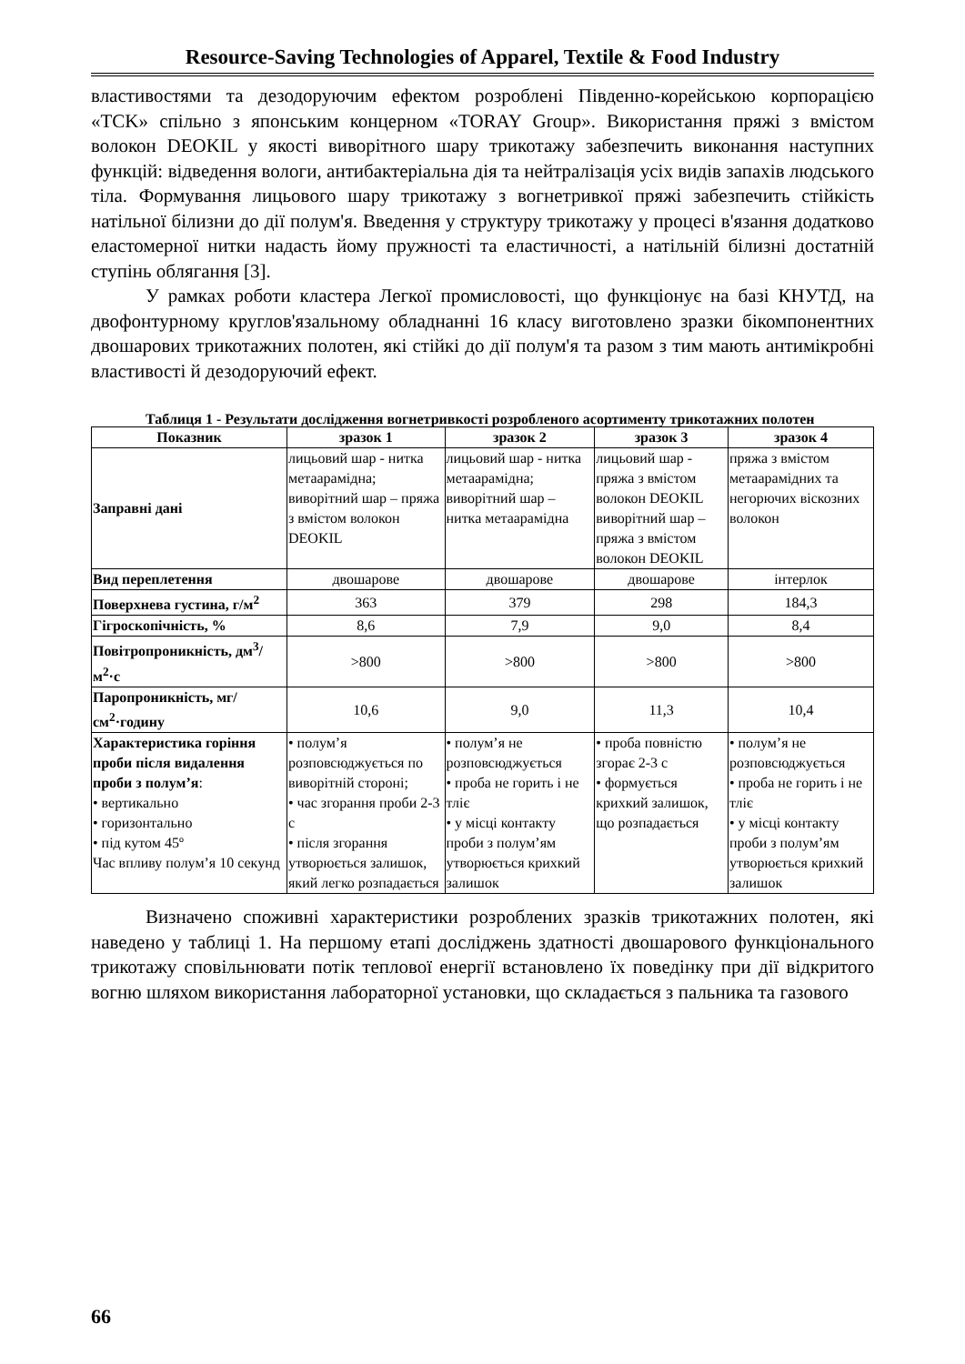Resource-Saving Technologies of Apparel, Textile & Food Industry
властивостями та дезодоруючим ефектом розроблені Південно-корейською корпорацією «TCK» спільно з японським концерном «TORAY Group». Використання пряжі з вмістом волокон DEOKIL у якості виворітного шару трикотажу забезпечить виконання наступних функцій: відведення вологи, антибактеріальна дія та нейтралізація усіх видів запахів людського тіла. Формування лицьового шару трикотажу з вогнетривкої пряжі забезпечить стійкість натільної білизни до дії полум'я. Введення у структуру трикотажу у процесі в'язання додатково еластомерної нитки надасть йому пружності та еластичності, а натільній білизні достатній ступінь облягання [3].
У рамках роботи кластера Легкої промисловості, що функціонує на базі КНУТД, на двофонтурному круглов'язальному обладнанні 16 класу виготовлено зразки бікомпонентних двошарових трикотажних полотен, які стійкі до дії полум'я та разом з тим мають антимікробні властивості й дезодоруючий ефект.
Таблиця 1 - Результати дослідження вогнетривкості розробленого асортименту трикотажних полотен
| Показник | зразок 1 | зразок 2 | зразок 3 | зразок 4 |
| --- | --- | --- | --- | --- |
| Заправні дані | лицьовий шар - нитка метаарамідна; виворітний шар – пряжа з вмістом волокон DEOKIL | лицьовий шар - нитка метаарамідна; виворітний шар – нитка метаарамідна | лицьовий шар - пряжа з вмістом волокон DEOKIL виворітний шар – пряжа з вмістом волокон DEOKIL | пряжа з вмістом метаарамідних та негорючих віскозних волокон |
| Вид переплетення | двошарове | двошарове | двошарове | інтерлок |
| Поверхнева густина, г/м<sup>2</sup> | 363 | 379 | 298 | 184,3 |
| Гігроскопічність, % | 8,6 | 7,9 | 9,0 | 8,4 |
| Повітропроникність, дм<sup>3</sup>/м<sup>2</sup>·с | >800 | >800 | >800 | >800 |
| Паропроникність, мг/см<sup>2</sup>·годину | 10,6 | 9,0 | 11,3 | 10,4 |
| Характеристика горіння проби після видалення проби з полум’я : • вертикально • горизонтально • під кутом 45º Час впливу полум’я 10 секунд | • полум’я розповсюджується по виворітній стороні; • час згорання проби 2-3 с • після згорання утворюється залишок, який легко розпадається | • полум’я не розповсюджується • проба не горить і не тліє • у місці контакту проби з полум’ям утворюється крихкий залишок | • проба повністю згорає 2-3 с • формується крихкий залишок, що розпадається | • полум’я не розповсюджується • проба не горить і не тліє • у місці контакту проби з полум’ям утворюється крихкий залишок |
Визначено споживні характеристики розроблених зразків трикотажних полотен, які наведено у таблиці 1. На першому етапі досліджень здатності двошарового функціонального трикотажу сповільнювати потік теплової енергії встановлено їх поведінку при дії відкритого вогню шляхом використання лабораторної установки, що складається з пальника та газового
66